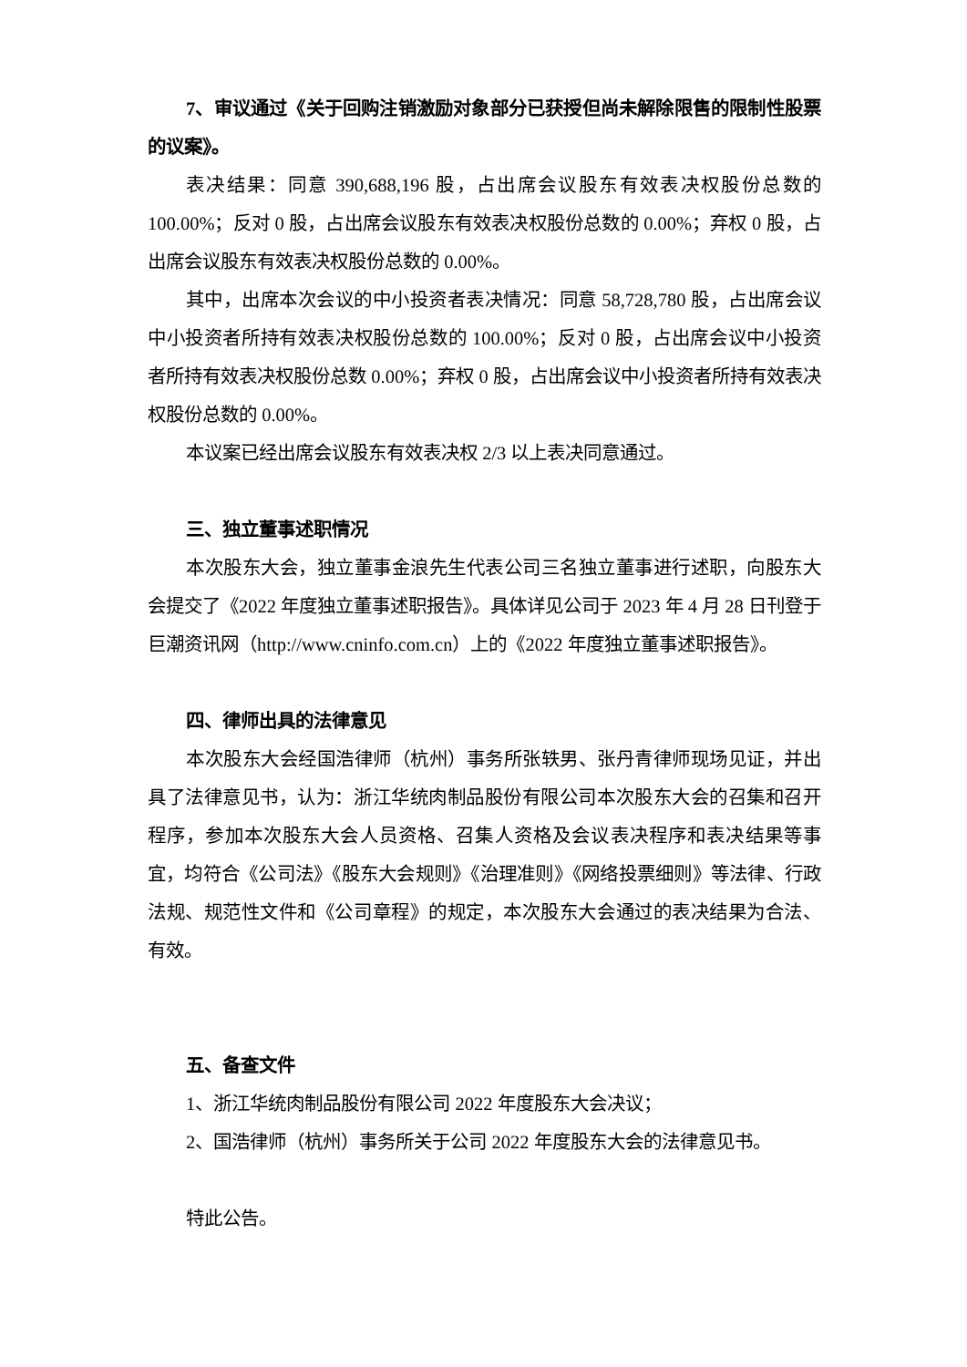7、审议通过《关于回购注销激励对象部分已获授但尚未解除限售的限制性股票的议案》。
表决结果：同意 390,688,196 股，占出席会议股东有效表决权股份总数的100.00%；反对 0 股，占出席会议股东有效表决权股份总数的 0.00%；弃权 0 股，占出席会议股东有效表决权股份总数的 0.00%。
其中，出席本次会议的中小投资者表决情况：同意 58,728,780 股，占出席会议中小投资者所持有效表决权股份总数的 100.00%；反对 0 股，占出席会议中小投资者所持有效表决权股份总数 0.00%；弃权 0 股，占出席会议中小投资者所持有效表决权股份总数的 0.00%。
本议案已经出席会议股东有效表决权 2/3 以上表决同意通过。
三、独立董事述职情况
本次股东大会，独立董事金浪先生代表公司三名独立董事进行述职，向股东大会提交了《2022 年度独立董事述职报告》。具体详见公司于 2023 年 4 月 28 日刊登于巨潮资讯网（http://www.cninfo.com.cn）上的《2022 年度独立董事述职报告》。
四、律师出具的法律意见
本次股东大会经国浩律师（杭州）事务所张轶男、张丹青律师现场见证，并出具了法律意见书，认为：浙江华统肉制品股份有限公司本次股东大会的召集和召开程序，参加本次股东大会人员资格、召集人资格及会议表决程序和表决结果等事宜，均符合《公司法》《股东大会规则》《治理准则》《网络投票细则》等法律、行政法规、规范性文件和《公司章程》的规定，本次股东大会通过的表决结果为合法、有效。
五、备查文件
1、浙江华统肉制品股份有限公司 2022 年度股东大会决议；
2、国浩律师（杭州）事务所关于公司 2022 年度股东大会的法律意见书。
特此公告。